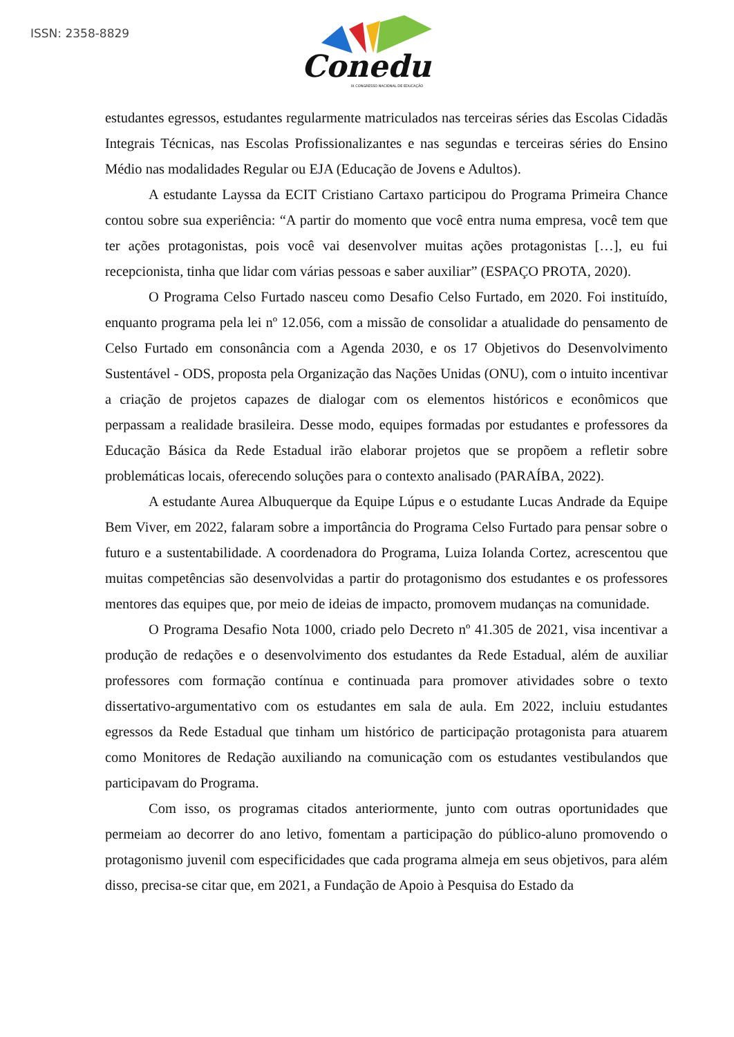ISSN: 2358-8829
Conedu
IX CONGRESSO NACIONAL DE EDUCAÇÃO
estudantes egressos, estudantes regularmente matriculados nas terceiras séries das Escolas Cidadãs Integrais Técnicas, nas Escolas Profissionalizantes e nas segundas e terceiras séries do Ensino Médio nas modalidades Regular ou EJA (Educação de Jovens e Adultos).
A estudante Layssa da ECIT Cristiano Cartaxo participou do Programa Primeira Chance contou sobre sua experiência: “A partir do momento que você entra numa empresa, você tem que ter ações protagonistas, pois você vai desenvolver muitas ações protagonistas […], eu fui recepcionista, tinha que lidar com várias pessoas e saber auxiliar” (ESPAÇO PROTA, 2020).
O Programa Celso Furtado nasceu como Desafio Celso Furtado, em 2020. Foi instituído, enquanto programa pela lei nº 12.056, com a missão de consolidar a atualidade do pensamento de Celso Furtado em consonância com a Agenda 2030, e os 17 Objetivos do Desenvolvimento Sustentável - ODS, proposta pela Organização das Nações Unidas (ONU), com o intuito incentivar a criação de projetos capazes de dialogar com os elementos históricos e econômicos que perpassam a realidade brasileira. Desse modo, equipes formadas por estudantes e professores da Educação Básica da Rede Estadual irão elaborar projetos que se propõem a refletir sobre problemáticas locais, oferecendo soluções para o contexto analisado (PARAÍBA, 2022).
A estudante Aurea Albuquerque da Equipe Lúpus e o estudante Lucas Andrade da Equipe Bem Viver, em 2022, falaram sobre a importância do Programa Celso Furtado para pensar sobre o futuro e a sustentabilidade. A coordenadora do Programa, Luiza Iolanda Cortez, acrescentou que muitas competências são desenvolvidas a partir do protagonismo dos estudantes e os professores mentores das equipes que, por meio de ideias de impacto, promovem mudanças na comunidade.
O Programa Desafio Nota 1000, criado pelo Decreto nº 41.305 de 2021, visa incentivar a produção de redações e o desenvolvimento dos estudantes da Rede Estadual, além de auxiliar professores com formação contínua e continuada para promover atividades sobre o texto dissertativo-argumentativo com os estudantes em sala de aula. Em 2022, incluiu estudantes egressos da Rede Estadual que tinham um histórico de participação protagonista para atuarem como Monitores de Redação auxiliando na comunicação com os estudantes vestibulandos que participavam do Programa.
Com isso, os programas citados anteriormente, junto com outras oportunidades que permeiam ao decorrer do ano letivo, fomentam a participação do público-aluno promovendo o protagonismo juvenil com especificidades que cada programa almeja em seus objetivos, para além disso, precisa-se citar que, em 2021, a Fundação de Apoio à Pesquisa do Estado da